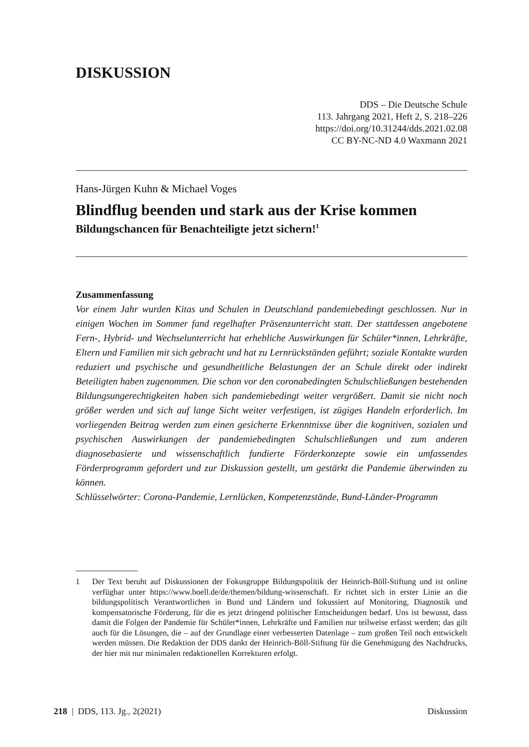DISKUSSION
DDS – Die Deutsche Schule
113. Jahrgang 2021, Heft 2, S. 218–226
https://doi.org/10.31244/dds.2021.02.08
CC BY-NC-ND 4.0 Waxmann 2021
Hans-Jürgen Kuhn & Michael Voges
Blindflug beenden und stark aus der Krise kommen
Bildungschancen für Benachteiligte jetzt sichern!<sup>1</sup>
Zusammenfassung
Vor einem Jahr wurden Kitas und Schulen in Deutschland pandemiebedingt geschlossen. Nur in einigen Wochen im Sommer fand regelhafter Präsenzunterricht statt. Der stattdessen angebotene Fern-, Hybrid- und Wechselunterricht hat erhebliche Auswirkungen für Schüler*innen, Lehrkräfte, Eltern und Familien mit sich gebracht und hat zu Lernrückständen geführt; soziale Kontakte wurden reduziert und psychische und gesundheitliche Belastungen der an Schule direkt oder indirekt Beteiligten haben zugenommen. Die schon vor den coronabedingten Schulschließungen bestehenden Bildungsungerechtigkeiten haben sich pandemiebedingt weiter vergrößert. Damit sie nicht noch größer werden und sich auf lange Sicht weiter verfestigen, ist zügiges Handeln erforderlich. Im vorliegenden Beitrag werden zum einen gesicherte Erkenntnisse über die kognitiven, sozialen und psychischen Auswirkungen der pandemiebedingten Schulschließungen und zum anderen diagnosebasierte und wissenschaftlich fundierte Förderkonzepte sowie ein umfassendes Förderprogramm gefordert und zur Diskussion gestellt, um gestärkt die Pandemie überwinden zu können.
Schlüsselwörter: Corona-Pandemie, Lernlücken, Kompetenzstände, Bund-Länder-Programm
1 Der Text beruht auf Diskussionen der Fokusgruppe Bildungspolitik der Heinrich-Böll-Stiftung und ist online verfügbar unter https://www.boell.de/de/themen/bildung-wissenschaft. Er richtet sich in erster Linie an die bildungspolitisch Verantwortlichen in Bund und Ländern und fokussiert auf Monitoring, Diagnostik und kompensatorische Förderung, für die es jetzt dringend politischer Entscheidungen bedarf. Uns ist bewusst, dass damit die Folgen der Pandemie für Schüler*innen, Lehrkräfte und Familien nur teilweise erfasst werden; das gilt auch für die Lösungen, die – auf der Grundlage einer verbesserten Datenlage – zum großen Teil noch entwickelt werden müssen. Die Redaktion der DDS dankt der Heinrich-Böll-Stiftung für die Genehmigung des Nachdrucks, der hier mit nur minimalen redaktionellen Korrekturen erfolgt.
218 | DDS, 113. Jg., 2(2021) Diskussion